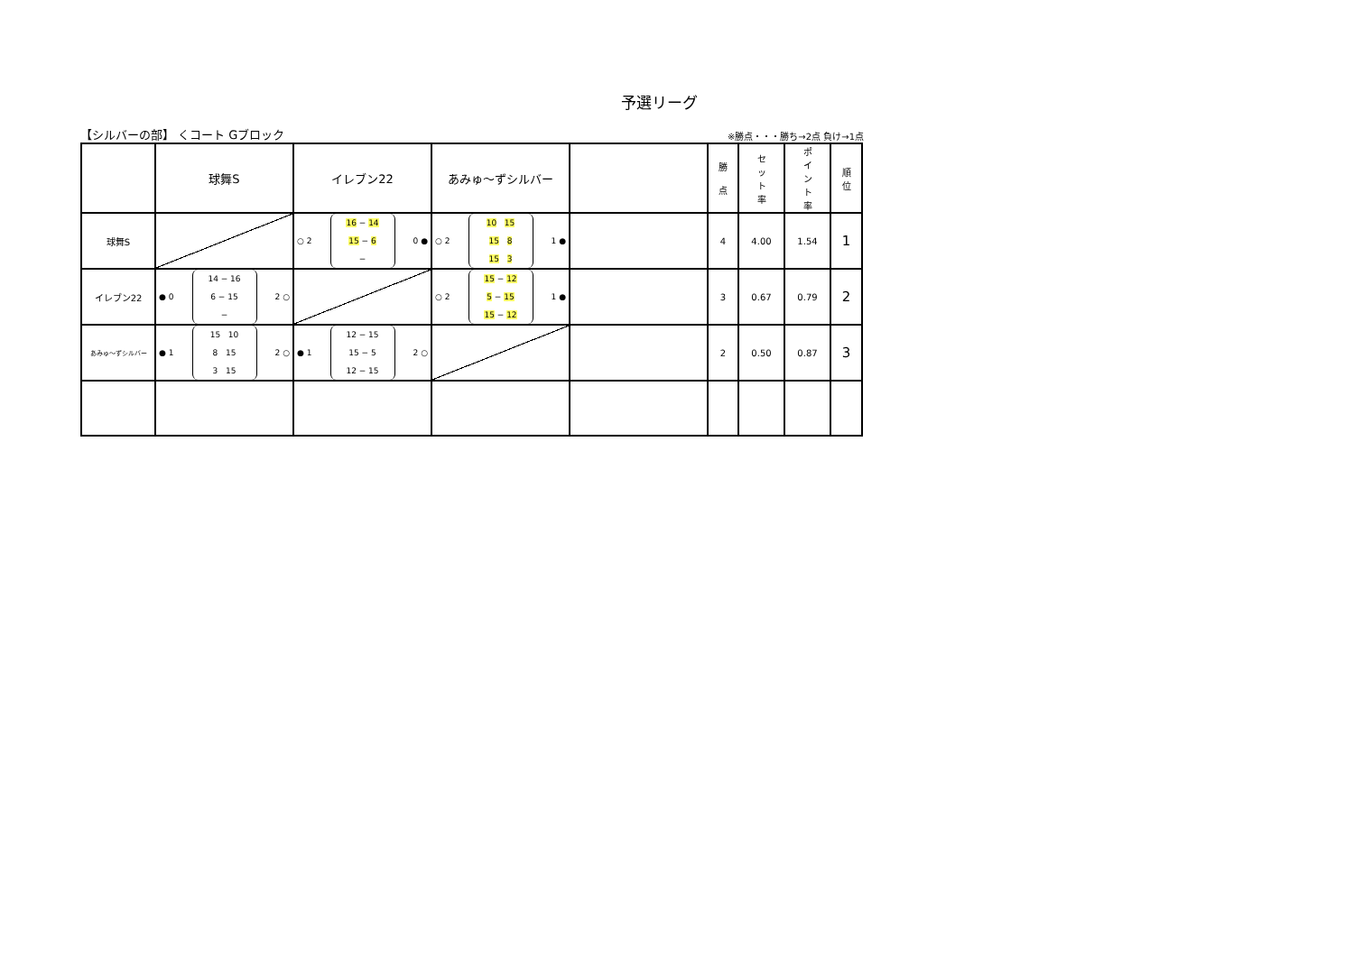予選リーグ
【シルバーの部】 くコート Gブロック ※勝点・・・勝ち→2点 負け→1点
| | 球舞S | イレブン22 | あみゅ～ずシルバー | | 勝 点 | セ ッ ト 率 | ポ イ ン ト 率 | 順 位 |
| 球舞S | | ○ 2 16 − 14 15 − 6 − 0 ● | ○ 2 10 15 15 8 15 3 1 ● | | 4 | 4.00 | 1.54 | 1 |
| イレブン22 | ● 0 14 − 16 6 − 15 − 2 ○ | | ○ 2 15 − 12 5 − 15 15 − 12 1 ● | | 3 | 0.67 | 0.79 | 2 |
| あみゅ～ずシルバー | ● 1 15 10 8 15 3 15 2 ○ | ● 1 12 − 15 15 − 5 12 − 15 2 ○ | | | 2 | 0.50 | 0.87 | 3 |